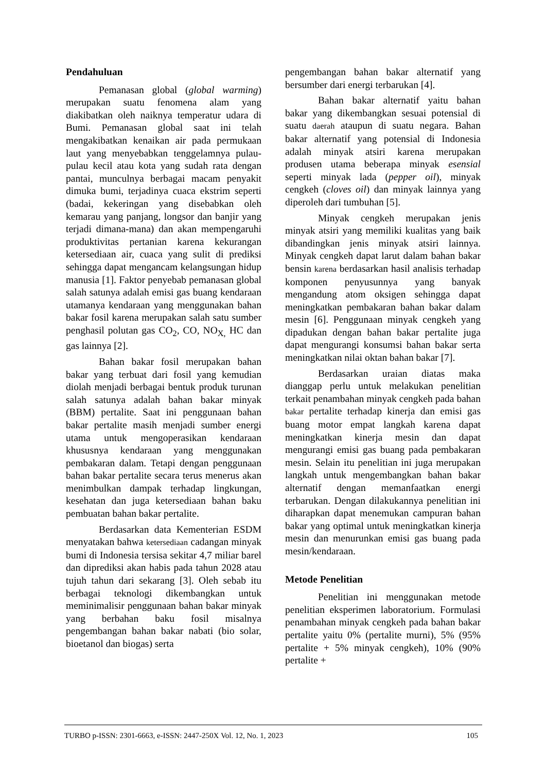Pendahuluan
Pemanasan global (global warming) merupakan suatu fenomena alam yang diakibatkan oleh naiknya temperatur udara di Bumi. Pemanasan global saat ini telah mengakibatkan kenaikan air pada permukaan laut yang menyebabkan tenggelamnya pulau-pulau kecil atau kota yang sudah rata dengan pantai, munculnya berbagai macam penyakit dimuka bumi, terjadinya cuaca ekstrim seperti (badai, kekeringan yang disebabkan oleh kemarau yang panjang, longsor dan banjir yang terjadi dimana-mana) dan akan mempengaruhi produktivitas pertanian karena kekurangan ketersediaan air, cuaca yang sulit di prediksi sehingga dapat mengancam kelangsungan hidup manusia [1]. Faktor penyebab pemanasan global salah satunya adalah emisi gas buang kendaraan utamanya kendaraan yang menggunakan bahan bakar fosil karena merupakan salah satu sumber penghasil polutan gas CO<sub>2</sub>, CO, NO<sub>X,</sub> HC dan gas lainnya [2].
Bahan bakar fosil merupakan bahan bakar yang terbuat dari fosil yang kemudian diolah menjadi berbagai bentuk produk turunan salah satunya adalah bahan bakar minyak (BBM) pertalite. Saat ini penggunaan bahan bakar pertalite masih menjadi sumber energi utama untuk mengoperasikan kendaraan khususnya kendaraan yang menggunakan pembakaran dalam. Tetapi dengan penggunaan bahan bakar pertalite secara terus menerus akan menimbulkan dampak terhadap lingkungan, kesehatan dan juga ketersediaan bahan baku pembuatan bahan bakar pertalite.
Berdasarkan data Kementerian ESDM menyatakan bahwa ketersediaan cadangan minyak bumi di Indonesia tersisa sekitar 4,7 miliar barel dan diprediksi akan habis pada tahun 2028 atau tujuh tahun dari sekarang [3]. Oleh sebab itu berbagai teknologi dikembangkan untuk meminimalisir penggunaan bahan bakar minyak yang berbahan baku fosil misalnya pengembangan bahan bakar nabati (bio solar, bioetanol dan biogas) serta
pengembangan bahan bakar alternatif yang bersumber dari energi terbarukan [4].
Bahan bakar alternatif yaitu bahan bakar yang dikembangkan sesuai potensial di suatu daerah ataupun di suatu negara. Bahan bakar alternatif yang potensial di Indonesia adalah minyak atsiri karena merupakan produsen utama beberapa minyak esensial seperti minyak lada (pepper oil), minyak cengkeh (cloves oil) dan minyak lainnya yang diperoleh dari tumbuhan [5].
Minyak cengkeh merupakan jenis minyak atsiri yang memiliki kualitas yang baik dibandingkan jenis minyak atsiri lainnya. Minyak cengkeh dapat larut dalam bahan bakar bensin karena berdasarkan hasil analisis terhadap komponen penyusunnya yang banyak mengandung atom oksigen sehingga dapat meningkatkan pembakaran bahan bakar dalam mesin [6]. Penggunaan minyak cengkeh yang dipadukan dengan bahan bakar pertalite juga dapat mengurangi konsumsi bahan bakar serta meningkatkan nilai oktan bahan bakar [7].
Berdasarkan uraian diatas maka dianggap perlu untuk melakukan penelitian terkait penambahan minyak cengkeh pada bahan bakar pertalite terhadap kinerja dan emisi gas buang motor empat langkah karena dapat meningkatkan kinerja mesin dan dapat mengurangi emisi gas buang pada pembakaran mesin. Selain itu penelitian ini juga merupakan langkah untuk mengembangkan bahan bakar alternatif dengan memanfaatkan energi terbarukan. Dengan dilakukannya penelitian ini diharapkan dapat menemukan campuran bahan bakar yang optimal untuk meningkatkan kinerja mesin dan menurunkan emisi gas buang pada mesin/kendaraan.
Metode Penelitian
Penelitian ini menggunakan metode penelitian eksperimen laboratorium. Formulasi penambahan minyak cengkeh pada bahan bakar pertalite yaitu 0% (pertalite murni), 5% (95% pertalite + 5% minyak cengkeh), 10% (90% pertalite +
TURBO p-ISSN: 2301-6663, e-ISSN: 2447-250X Vol. 12, No. 1, 2023 105